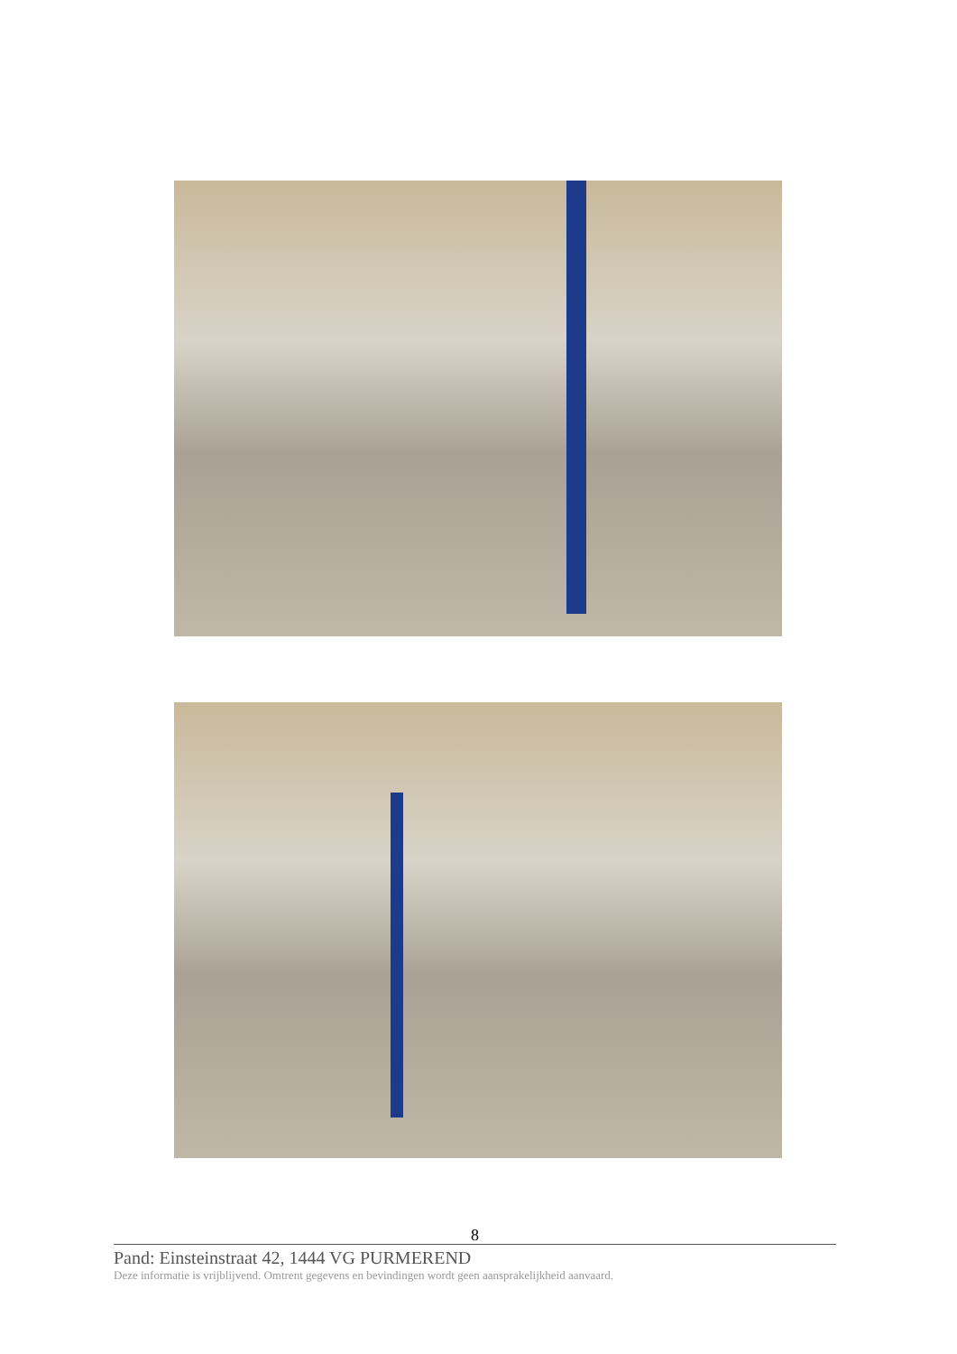8
Pand: Einsteinstraat 42, 1444 VG PURMEREND
Deze informatie is vrijblijvend. Omtrent gegevens en bevindingen wordt geen aansprakelijkheid aanvaard.